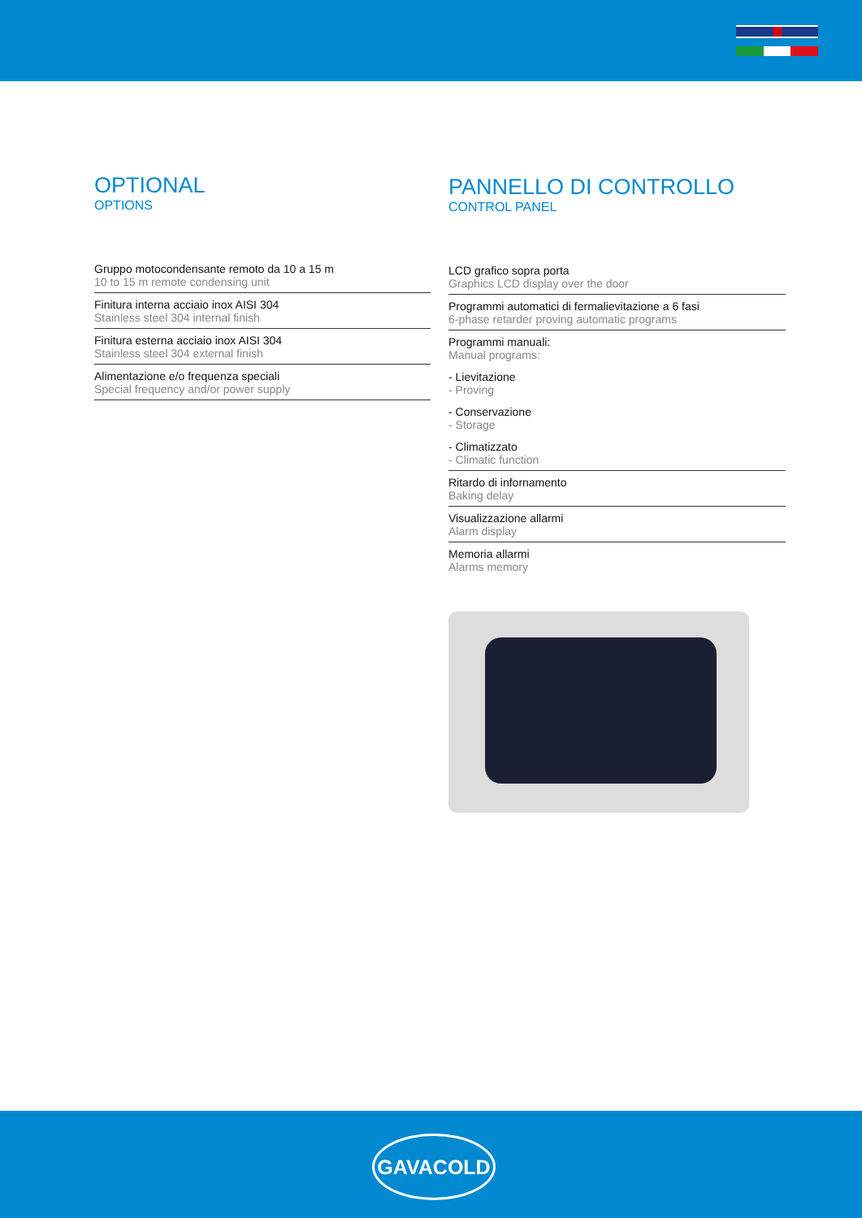OPTIONAL
OPTIONS
Gruppo motocondensante remoto da 10 a 15 m
10 to 15 m remote condensing unit
Finitura interna acciaio inox AISI 304
Stainless steel 304 internal finish
Finitura esterna acciaio inox AISI 304
Stainless steel 304 external finish
Alimentazione e/o frequenza speciali
Special frequency and/or power supply
PANNELLO DI CONTROLLO
CONTROL PANEL
LCD grafico sopra porta
Graphics LCD display over the door
Programmi automatici di fermalievitazione a 6 fasi
6-phase retarder proving automatic programs
Programmi manuali:
Manual programs:
- Lievitazione
- Proving
- Conservazione
- Storage
- Climatizzato
- Climatic function
Ritardo di infornamento
Baking delay
Visualizzazione allarmi
Alarm display
Memoria allarmi
Alarms memory
GAVACOLD